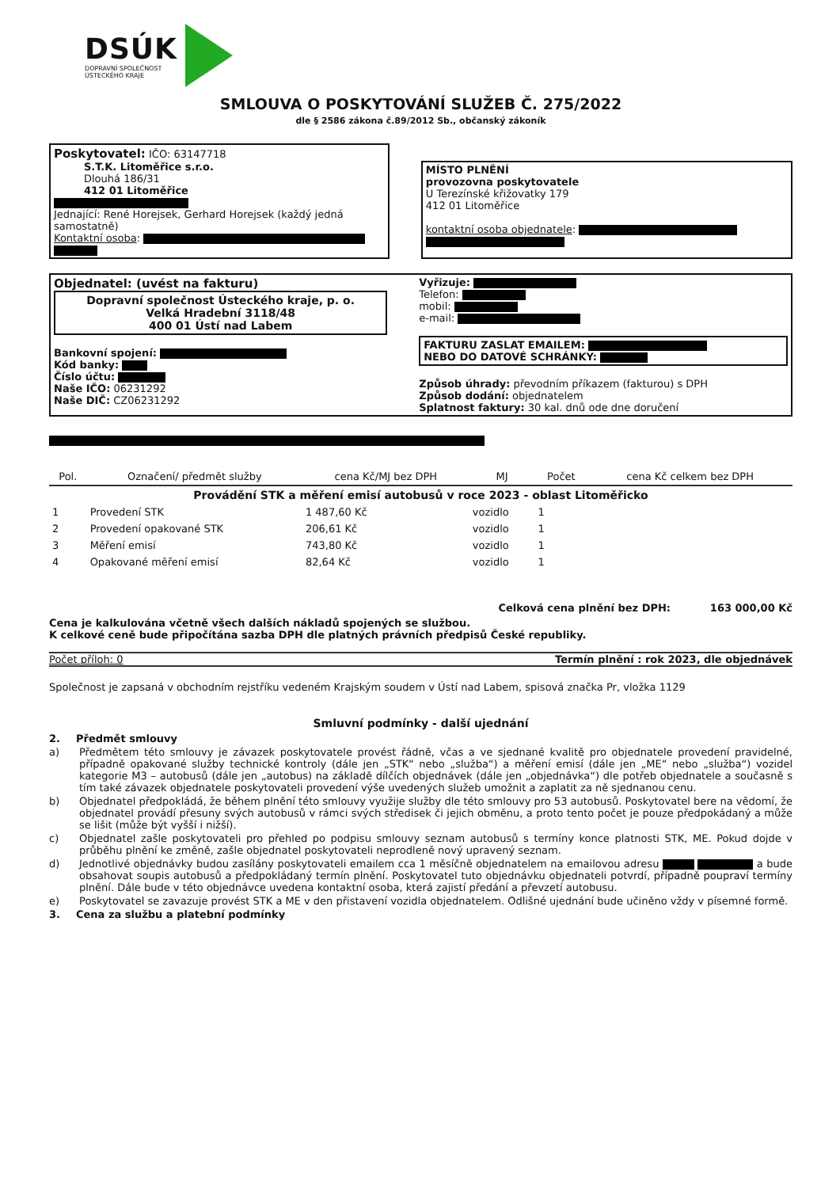DSÚK
DOPRAVNÍ SPOLEČNOST
ÚSTECKÉHO KRAJE
SMLOUVA O POSKYTOVÁNÍ SLUŽEB Č. 275/2022
dle § 2586 zákona č.89/2012 Sb., občanský zákoník
Poskytovatel: IČO: 63147718
S.T.K. Litoměřice s.r.o.
Dlouhá 186/31
412 01 Litoměřice
Jednající: René Horejsek, Gerhard Horejsek (každý jedná samostatně)
Kontaktní osoba:
MÍSTO PLNĚNÍ
provozovna poskytovatele
U Terezínské křižovatky 179
412 01 Litoměřice
kontaktní osoba objednatele:
Objednatel: (uvést na fakturu)
Dopravní společnost Ústeckého kraje, p. o.
Velká Hradební 3118/48
400 01 Ústí nad Labem
Bankovní spojení:
Kód banky:
Číslo účtu:
Naše IČO: 06231292
Naše DIČ: CZ06231292
Vyřizuje:
Telefon:
mobil:
e-mail:
FAKTURU ZASLAT EMAILEM:
NEBO DO DATOVÉ SCHRÁNKY:
Způsob úhrady: převodním příkazem (fakturou) s DPH
Způsob dodání: objednatelem
Splatnost faktury: 30 kal. dnů ode dne doručení
| Pol. | Označení/ předmět služby | cena Kč/MJ bez DPH | MJ | Počet | cena Kč celkem bez DPH |
| --- | --- | --- | --- | --- | --- |
| Provádění STK a měření emisí autobusů v roce 2023 - oblast Litoměřicko | | | | | |
| 1 | Provedení STK | 1 487,60 Kč | vozidlo | 1 | |
| 2 | Provedení opakované STK | 206,61 Kč | vozidlo | 1 | |
| 3 | Měření emisí | 743,80 Kč | vozidlo | 1 | |
| 4 | Opakované měření emisí | 82,64 Kč | vozidlo | 1 | |
Celková cena plnění bez DPH: 163 000,00 Kč
Cena je kalkulována včetně všech dalších nákladů spojených se službou.
K celkové ceně bude připočítána sazba DPH dle platných právních předpisů České republiky.
Počet příloh: 0 Termín plnění : rok 2023, dle objednávek
Společnost je zapsaná v obchodním rejstříku vedeném Krajským soudem v Ústí nad Labem, spisová značka Pr, vložka 1129
Smluvní podmínky - další ujednání
2. Předmět smlouvy
a) Předmětem této smlouvy je závazek poskytovatele provést řádně, včas a ve sjednané kvalitě pro objednatele provedení pravidelné, případně opakované služby technické kontroly (dále jen „STK“ nebo „služba“) a měření emisí (dále jen „ME“ nebo „služba“) vozidel kategorie M3 – autobusů (dále jen „autobus) na základě dílčích objednávek (dále jen „objednávka“) dle potřeb objednatele a současně s tím také závazek objednatele poskytovateli provedení výše uvedených služeb umožnit a zaplatit za ně sjednanou cenu.
b) Objednatel předpokládá, že během plnění této smlouvy využije služby dle této smlouvy pro 53 autobusů. Poskytovatel bere na vědomí, že objednatel provádí přesuny svých autobusů v rámci svých středisek či jejich obměnu, a proto tento počet je pouze předpokádaný a může se lišit (může být vyšší i nižší).
c) Objednatel zašle poskytovateli pro přehled po podpisu smlouvy seznam autobusů s termíny konce platnosti STK, ME. Pokud dojde v průběhu plnění ke změně, zašle objednatel poskytovateli neprodleně nový upravený seznam.
d) Jednotlivé objednávky budou zasílány poskytovateli emailem cca 1 měsíčně objednatelem na emailovou adresu a bude obsahovat soupis autobusů a předpokládaný termín plnění. Poskytovatel tuto objednávku objednateli potvrdí, případně poupraví termíny plnění. Dále bude v této objednávce uvedena kontaktní osoba, která zajistí předání a převzetí autobusu.
e) Poskytovatel se zavazuje provést STK a ME v den přistavení vozidla objednatelem. Odlišné ujednání bude učiněno vždy v písemné formě.
3. Cena za službu a platební podmínky